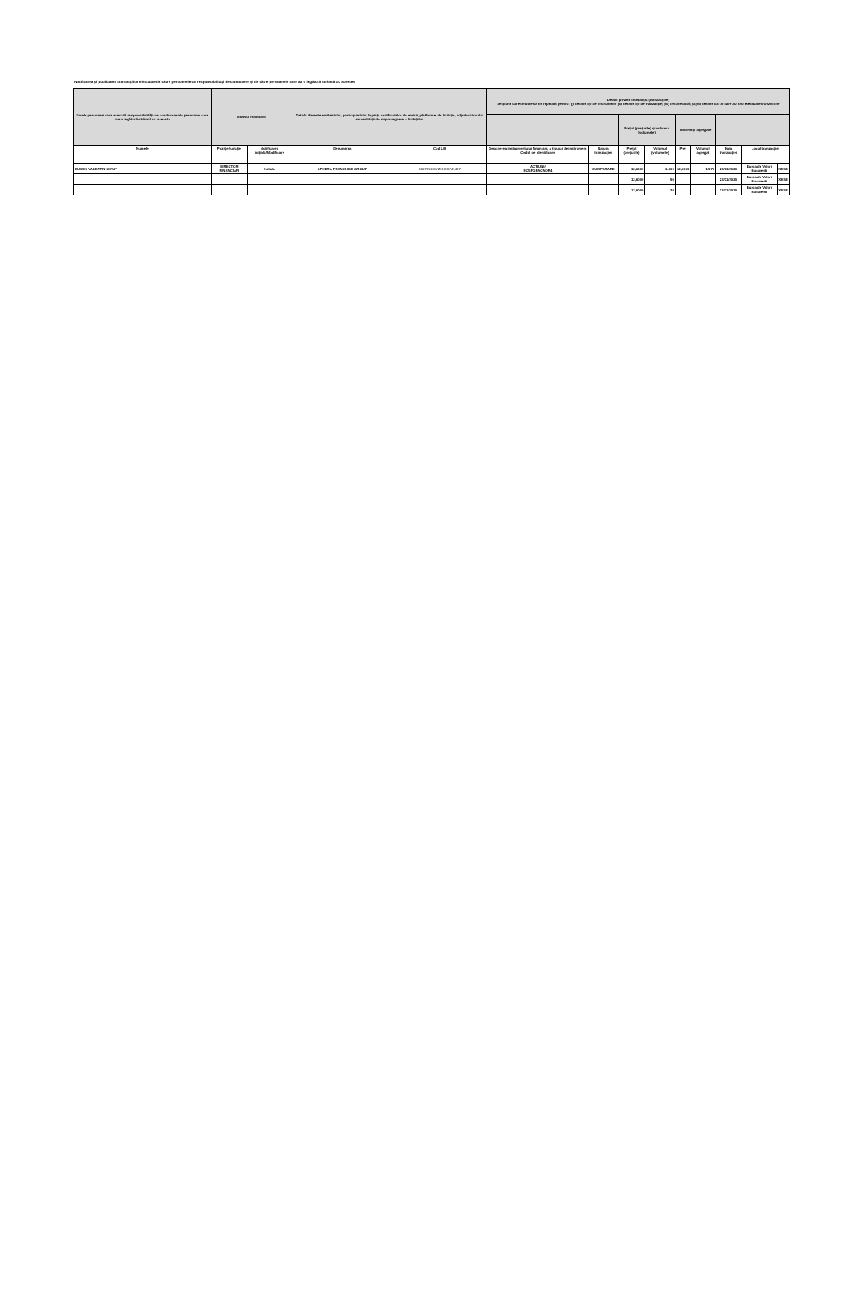Notificarea și publicarea tranzacțiilor efectuate de către persoanele cu responsabilități de conducere și de către persoanele care au o legătură strânsă cu acestea
| Datele persoanei care exercită responsabilități de conducere/ale persoanei care are o legătură strânsă cu aceasta | Motivul notificarii | | Detalii aferente emitentului, participantului la piața certificatelor de emisii, platformei de licitație, adjudecătorului sau entității de supraveghere a licitațiilor | | Detalii privind tranzacția (tranzacțiile) Secțiune care trebuie să fie repetată pentru: (i) fiecare tip de instrument; (ii) fiecare tip de tranzacție; (iii) fiecare dată; și (iv) fiecare loc în care au fost efectuate tranzacțiile | | | | | | | | |
| --- | --- | --- | --- | --- | --- | --- | --- | --- | --- | --- | --- | --- | --- |
| | | | | | | | Prețul (prețurile) și volumul (volumele) | | Informații agregate | | | | |
| Numele | Poziție/funcție | Notificarea inițială/Modificare | Denumirea | Cod LEI | Descrierea instrumentului financiar, a tipului de instrument Codul de identificare | Natura tranzacției | Prețul (prețurile) | Volumul (volumele) | Preț | Volumul agregat | Data tranzacției | Locul tranzacției | |
| BUDES VALENTIN IONUT | DIRECTOR FINANCIAR | Initiala | SPHERA FRANCHISE GROUP | 315700GSVZ0HSS7J1457 | ACTIUNI/ ROSFGPACNOR4 | CUMPARARE | 12,6000 | 1.900 | 12,6000 | 1.970 | 23/11/2020 | Bursa de Valori Bucuresti | XBSE |
| | | | | | | | 12,6000 | 50 | | | 23/11/2020 | Bursa de Valori Bucuresti | XBSE |
| | | | | | | | 12,6000 | 20 | | | 23/11/2020 | Bursa de Valori Bucuresti | XBSE |